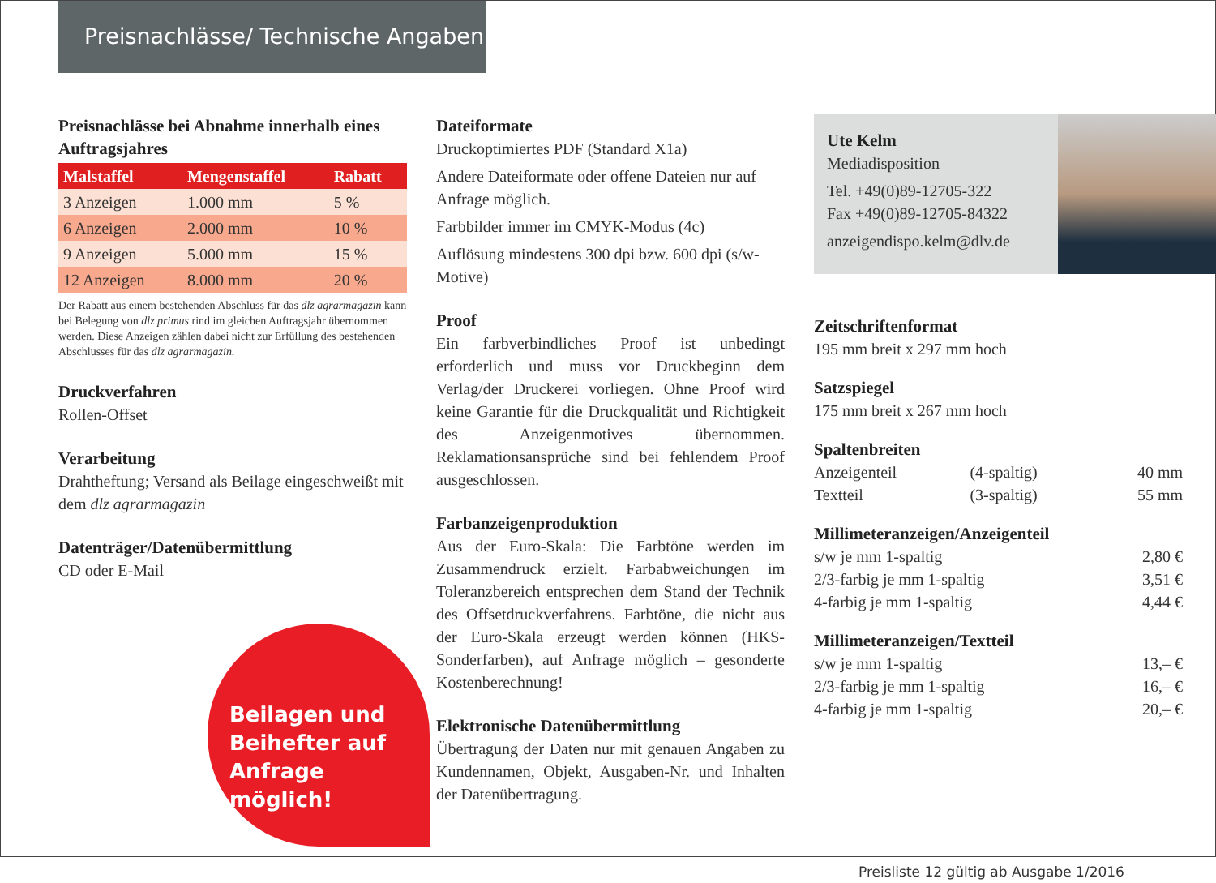Preisnachlässe/ Technische Angaben
Preisnachlässe bei Abnahme innerhalb eines Auftragsjahres
| Malstaffel | Mengenstaffel | Rabatt |
| --- | --- | --- |
| 3 Anzeigen | 1.000 mm | 5 % |
| 6 Anzeigen | 2.000 mm | 10 % |
| 9 Anzeigen | 5.000 mm | 15 % |
| 12 Anzeigen | 8.000 mm | 20 % |
Der Rabatt aus einem bestehenden Abschluss für das dlz agrarmagazin kann bei Belegung von dlz primus rind im gleichen Auftragsjahr übernommen werden. Diese Anzeigen zählen dabei nicht zur Erfüllung des bestehenden Abschlusses für das dlz agrarmagazin.
Druckverfahren
Rollen-Offset
Verarbeitung
Drahtheftung; Versand als Beilage eingeschweißt mit dem dlz agrarmagazin
Datenträger/Datenübermittlung
CD oder E-Mail
Dateiformate
Druckoptimiertes PDF (Standard X1a)
Andere Dateiformate oder offene Dateien nur auf Anfrage möglich.
Farbbilder immer im CMYK-Modus (4c)
Auflösung mindestens 300 dpi bzw. 600 dpi (s/w-Motive)
Proof
Ein farbverbindliches Proof ist unbedingt erforderlich und muss vor Druckbeginn dem Verlag/der Druckerei vorliegen. Ohne Proof wird keine Garantie für die Druckqualität und Richtigkeit des Anzeigenmotives übernommen. Reklamationsansprüche sind bei fehlendem Proof ausgeschlossen.
Farbanzeigenproduktion
Aus der Euro-Skala: Die Farbtöne werden im Zusammendruck erzielt. Farbabweichungen im Toleranzbereich entsprechen dem Stand der Technik des Offsetdruckverfahrens. Farbtöne, die nicht aus der Euro-Skala erzeugt werden können (HKS-Sonderfarben), auf Anfrage möglich – gesonderte Kostenberechnung!
Elektronische Datenübermittlung
Übertragung der Daten nur mit genauen Angaben zu Kundennamen, Objekt, Ausgaben-Nr. und Inhalten der Datenübertragung.
Ute Kelm
Mediadisposition
Tel. +49(0)89-12705-322
Fax +49(0)89-12705-84322
anzeigendispo.kelm@dlv.de
Zeitschriftenformat
195 mm breit x 297 mm hoch
Satzspiegel
175 mm breit x 267 mm hoch
Spaltenbreiten
| Anzeigenteil | (4-spaltig) | 40 mm |
| Textteil | (3-spaltig) | 55 mm |
Millimeteranzeigen/Anzeigenteil
| s/w je mm 1-spaltig | 2,80 € |
| 2/3-farbig je mm 1-spaltig | 3,51 € |
| 4-farbig je mm 1-spaltig | 4,44 € |
Millimeteranzeigen/Textteil
| s/w je mm 1-spaltig | 13,– € |
| 2/3-farbig je mm 1-spaltig | 16,– € |
| 4-farbig je mm 1-spaltig | 20,– € |
Beilagen und
Beihefter auf
Anfrage möglich!
Preisliste 12 gültig ab Ausgabe 1/2016